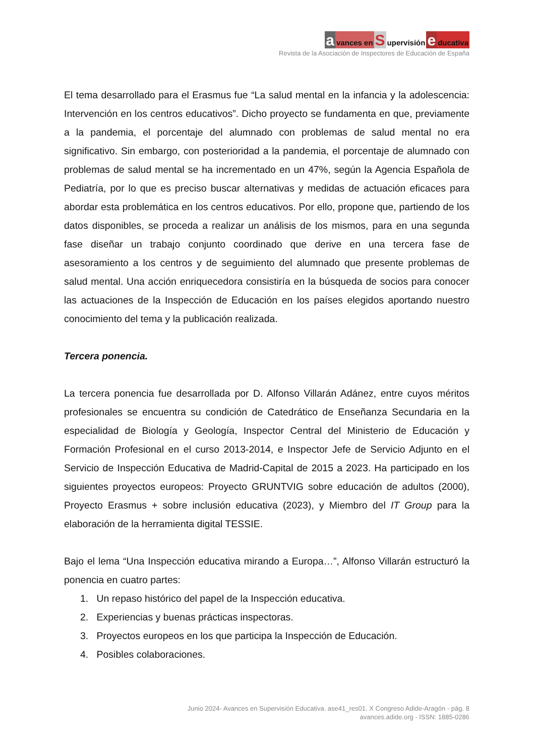avances en S upervisión e ducativa
Revista de la Asociación de Inspectores de Educación de España
El tema desarrollado para el Erasmus fue “La salud mental en la infancia y la adolescencia: Intervención en los centros educativos”. Dicho proyecto se fundamenta en que, previamente a la pandemia, el porcentaje del alumnado con problemas de salud mental no era significativo. Sin embargo, con posterioridad a la pandemia, el porcentaje de alumnado con problemas de salud mental se ha incrementado en un 47%, según la Agencia Española de Pediatría, por lo que es preciso buscar alternativas y medidas de actuación eficaces para abordar esta problemática en los centros educativos. Por ello, propone que, partiendo de los datos disponibles, se proceda a realizar un análisis de los mismos, para en una segunda fase diseñar un trabajo conjunto coordinado que derive en una tercera fase de asesoramiento a los centros y de seguimiento del alumnado que presente problemas de salud mental. Una acción enriquecedora consistiría en la búsqueda de socios para conocer las actuaciones de la Inspección de Educación en los países elegidos aportando nuestro conocimiento del tema y la publicación realizada.
Tercera ponencia.
La tercera ponencia fue desarrollada por D. Alfonso Villarán Adánez, entre cuyos méritos profesionales se encuentra su condición de Catedrático de Enseñanza Secundaria en la especialidad de Biología y Geología, Inspector Central del Ministerio de Educación y Formación Profesional en el curso 2013-2014, e Inspector Jefe de Servicio Adjunto en el Servicio de Inspección Educativa de Madrid-Capital de 2015 a 2023. Ha participado en los siguientes proyectos europeos: Proyecto GRUNTVIG sobre educación de adultos (2000), Proyecto Erasmus + sobre inclusión educativa (2023), y Miembro del IT Group para la elaboración de la herramienta digital TESSIE.
Bajo el lema “Una Inspección educativa mirando a Europa…”, Alfonso Villarán estructuró la ponencia en cuatro partes:
1. Un repaso histórico del papel de la Inspección educativa.
2. Experiencias y buenas prácticas inspectoras.
3. Proyectos europeos en los que participa la Inspección de Educación.
4. Posibles colaboraciones.
Junio 2024- Avances en Supervisión Educativa. ase41_res01. X Congreso Adide-Aragón - pág. 8
avances.adide.org - ISSN: 1885-0286